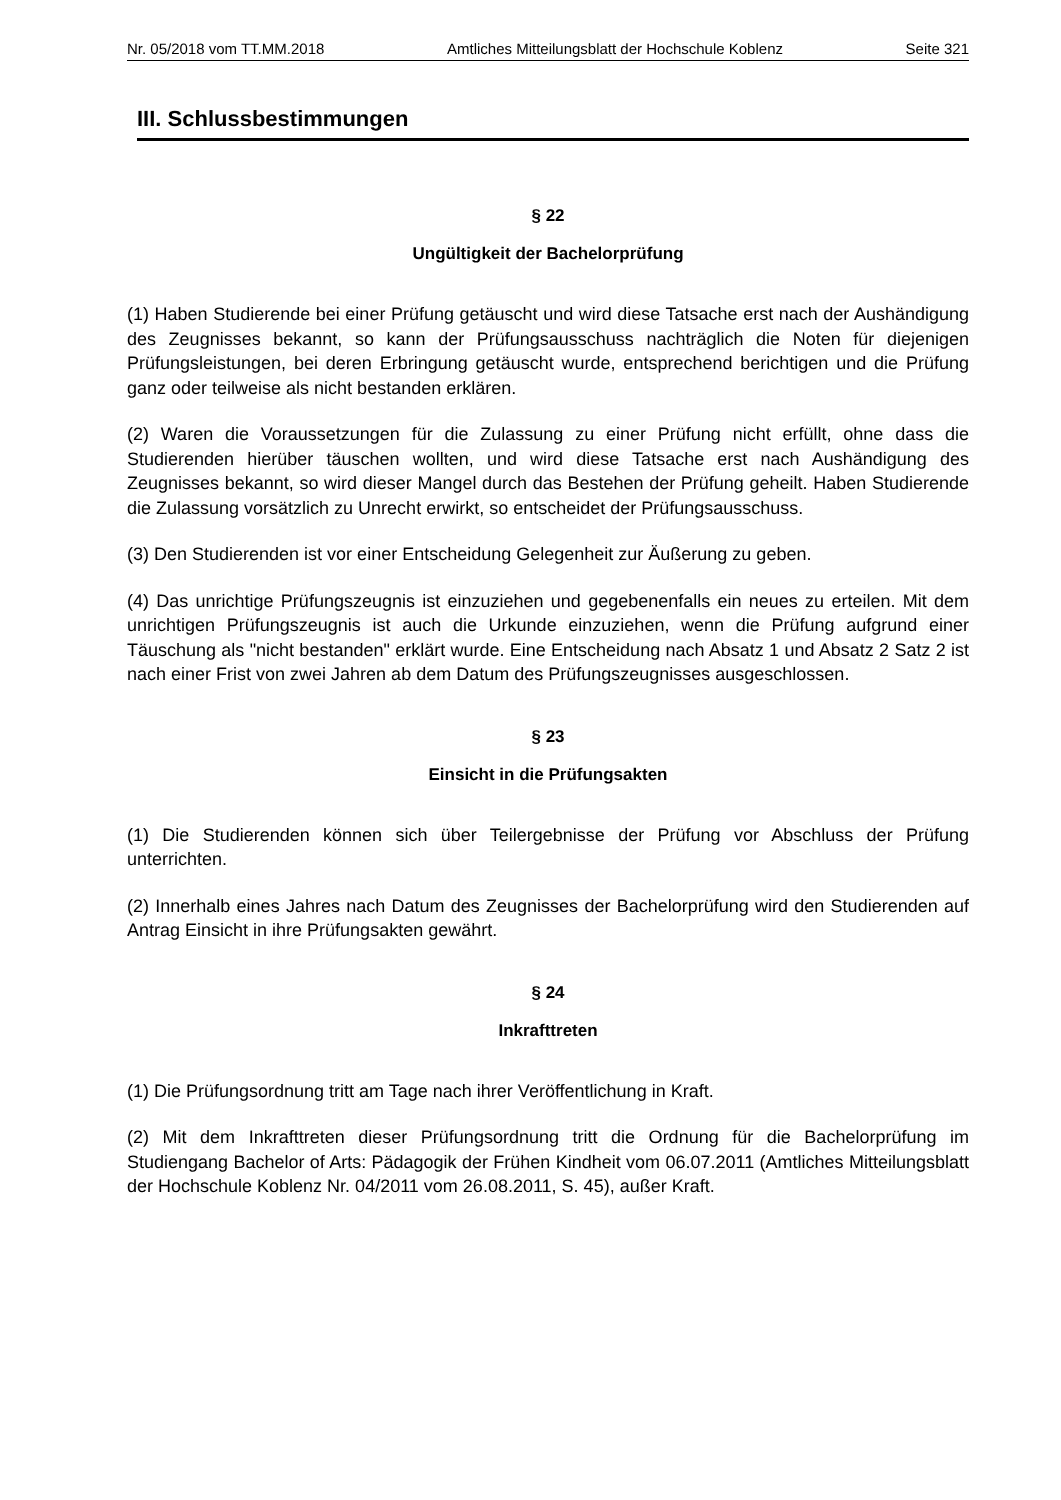Nr. 05/2018 vom TT.MM.2018 Amtliches Mitteilungsblatt der Hochschule Koblenz Seite 321
III. Schlussbestimmungen
§ 22
Ungültigkeit der Bachelorprüfung
(1) Haben Studierende bei einer Prüfung getäuscht und wird diese Tatsache erst nach der Aushändigung des Zeugnisses bekannt, so kann der Prüfungsausschuss nachträglich die Noten für diejenigen Prüfungsleistungen, bei deren Erbringung getäuscht wurde, entsprechend berichtigen und die Prüfung ganz oder teilweise als nicht bestanden erklären.
(2) Waren die Voraussetzungen für die Zulassung zu einer Prüfung nicht erfüllt, ohne dass die Studierenden hierüber täuschen wollten, und wird diese Tatsache erst nach Aushändigung des Zeugnisses bekannt, so wird dieser Mangel durch das Bestehen der Prüfung geheilt. Haben Studierende die Zulassung vorsätzlich zu Unrecht erwirkt, so entscheidet der Prüfungsausschuss.
(3) Den Studierenden ist vor einer Entscheidung Gelegenheit zur Äußerung zu geben.
(4) Das unrichtige Prüfungszeugnis ist einzuziehen und gegebenenfalls ein neues zu erteilen. Mit dem unrichtigen Prüfungszeugnis ist auch die Urkunde einzuziehen, wenn die Prüfung aufgrund einer Täuschung als "nicht bestanden" erklärt wurde. Eine Entscheidung nach Absatz 1 und Absatz 2 Satz 2 ist nach einer Frist von zwei Jahren ab dem Datum des Prüfungszeugnisses ausgeschlossen.
§ 23
Einsicht in die Prüfungsakten
(1) Die Studierenden können sich über Teilergebnisse der Prüfung vor Abschluss der Prüfung unterrichten.
(2) Innerhalb eines Jahres nach Datum des Zeugnisses der Bachelorprüfung wird den Studierenden auf Antrag Einsicht in ihre Prüfungsakten gewährt.
§ 24
Inkrafttreten
(1) Die Prüfungsordnung tritt am Tage nach ihrer Veröffentlichung in Kraft.
(2) Mit dem Inkrafttreten dieser Prüfungsordnung tritt die Ordnung für die Bachelorprüfung im Studiengang Bachelor of Arts: Pädagogik der Frühen Kindheit vom 06.07.2011 (Amtliches Mitteilungsblatt der Hochschule Koblenz Nr. 04/2011 vom 26.08.2011, S. 45), außer Kraft.